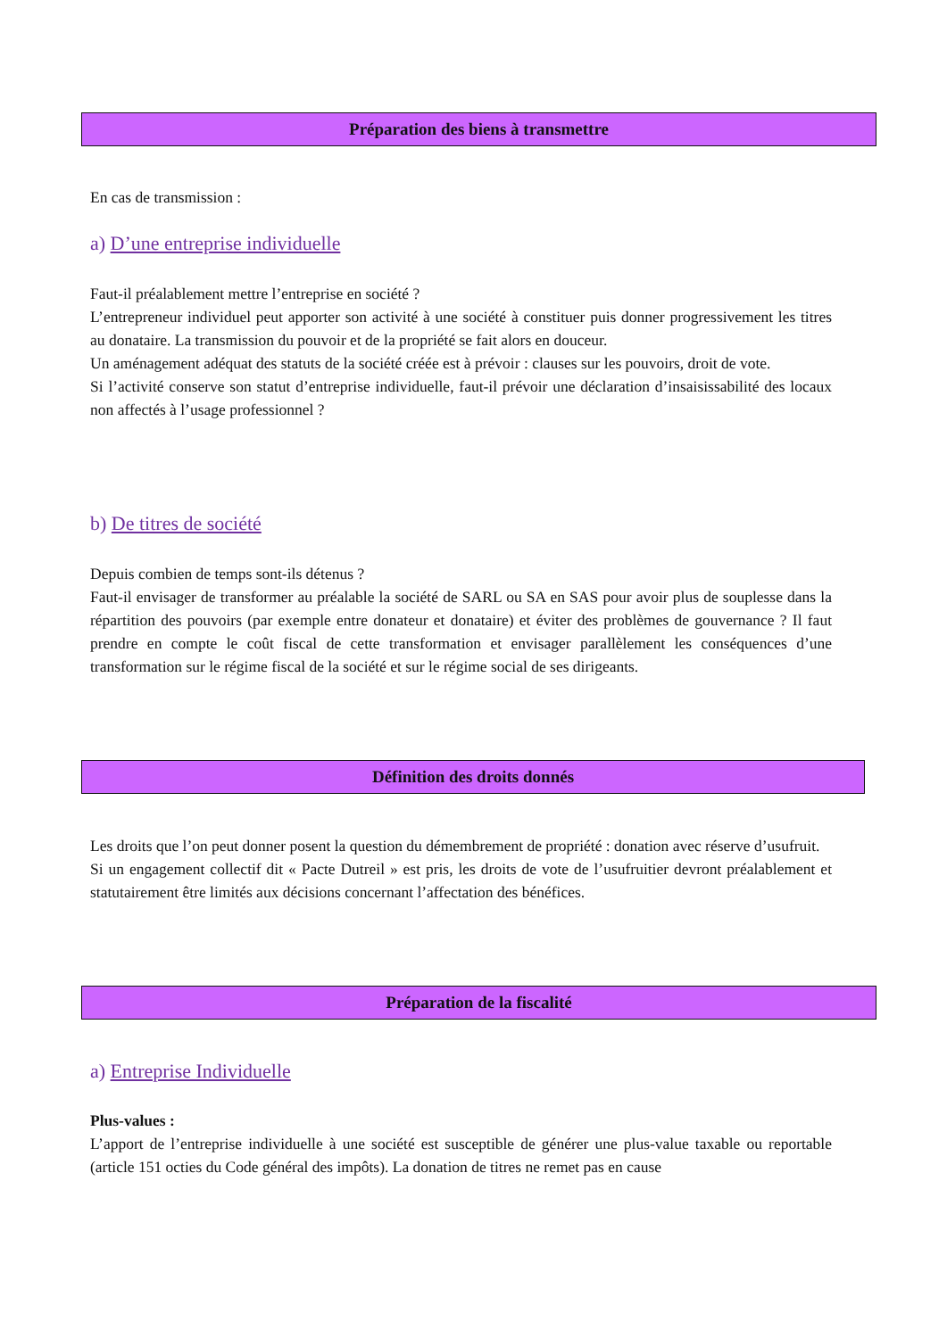Préparation des biens à transmettre
En cas de transmission :
a) D’une entreprise individuelle
Faut-il préalablement mettre l’entreprise en société ?
L’entrepreneur individuel peut apporter son activité à une société à constituer puis donner progressivement les titres au donataire. La transmission du pouvoir et de la propriété se fait alors en douceur.
Un aménagement adéquat des statuts de la société créée est à prévoir : clauses sur les pouvoirs, droit de vote.
Si l’activité conserve son statut d’entreprise individuelle, faut-il prévoir une déclaration d’insaisissabilité des locaux non affectés à l’usage professionnel ?
b) De titres de société
Depuis combien de temps sont-ils détenus ?
Faut-il envisager de transformer au préalable la société de SARL ou SA en SAS pour avoir plus de souplesse dans la répartition des pouvoirs (par exemple entre donateur et donataire) et éviter des problèmes de gouvernance ? Il faut prendre en compte le coût fiscal de cette transformation et envisager parallèlement les conséquences d’une transformation sur le régime fiscal de la société et sur le régime social de ses dirigeants.
Définition des droits donnés
Les droits que l’on peut donner posent la question du démembrement de propriété : donation avec réserve d’usufruit.
Si un engagement collectif dit « Pacte Dutreil » est pris, les droits de vote de l’usufruitier devront préalablement et statutairement être limités aux décisions concernant l’affectation des bénéfices.
Préparation de la fiscalité
a) Entreprise Individuelle
Plus-values :
L’apport de l’entreprise individuelle à une société est susceptible de générer une plus-value taxable ou reportable (article 151 octies du Code général des impôts). La donation de titres ne remet pas en cause